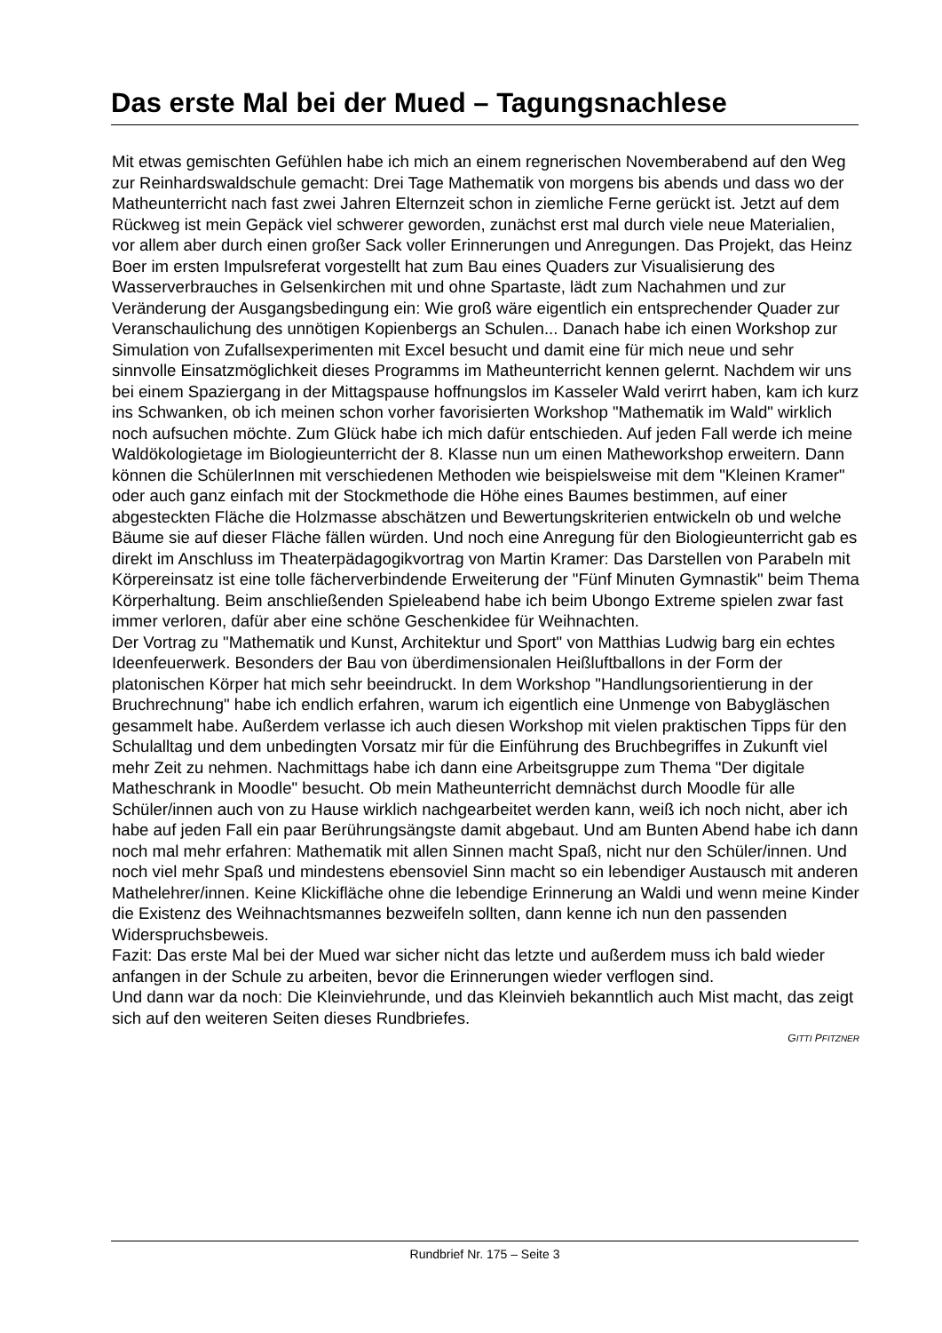Das erste Mal bei der Mued – Tagungsnachlese
Mit etwas gemischten Gefühlen habe ich mich an einem regnerischen Novemberabend auf den Weg zur Reinhardswaldschule gemacht: Drei Tage Mathematik von morgens bis abends und dass wo der Matheunterricht nach fast zwei Jahren Elternzeit schon in ziemliche Ferne gerückt ist. Jetzt auf dem Rückweg ist mein Gepäck viel schwerer geworden, zunächst erst mal durch viele neue Materialien, vor allem aber durch einen großer Sack voller Erinnerungen und Anregungen. Das Projekt, das Heinz Boer im ersten Impulsreferat vorgestellt hat zum Bau eines Quaders zur Visualisierung des Wasserverbrauches in Gelsenkirchen mit und ohne Spartaste, lädt zum Nachahmen und zur Veränderung der Ausgangsbedingung ein: Wie groß wäre eigentlich ein entsprechender Quader zur Veranschaulichung des unnötigen Kopienbergs an Schulen... Danach habe ich einen Workshop zur Simulation von Zufallsexperimenten mit Excel besucht und damit eine für mich neue und sehr sinnvolle Einsatzmöglichkeit dieses Programms im Matheunterricht kennen gelernt. Nachdem wir uns bei einem Spaziergang in der Mittagspause hoffnungslos im Kasseler Wald verirrt haben, kam ich kurz ins Schwanken, ob ich meinen schon vorher favorisierten Workshop "Mathematik im Wald" wirklich noch aufsuchen möchte. Zum Glück habe ich mich dafür entschieden. Auf jeden Fall werde ich meine Waldökologietage im Biologieunterricht der 8. Klasse nun um einen Matheworkshop erweitern. Dann können die SchülerInnen mit verschiedenen Methoden wie beispielsweise mit dem "Kleinen Kramer" oder auch ganz einfach mit der Stockmethode die Höhe eines Baumes bestimmen, auf einer abgesteckten Fläche die Holzmasse abschätzen und Bewertungskriterien entwickeln ob und welche Bäume sie auf dieser Fläche fällen würden. Und noch eine Anregung für den Biologieunterricht gab es direkt im Anschluss im Theaterpädagogikvortrag von Martin Kramer: Das Darstellen von Parabeln mit Körpereinsatz ist eine tolle fächerverbindende Erweiterung der "Fünf Minuten Gymnastik" beim Thema Körperhaltung. Beim anschließenden Spieleabend habe ich beim Ubongo Extreme spielen zwar fast immer verloren, dafür aber eine schöne Geschenkidee für Weihnachten.
Der Vortrag zu "Mathematik und Kunst, Architektur und Sport" von Matthias Ludwig barg ein echtes Ideenfeuerwerk. Besonders der Bau von überdimensionalen Heißluftballons in der Form der platonischen Körper hat mich sehr beeindruckt. In dem Workshop "Handlungsorientierung in der Bruchrechnung" habe ich endlich erfahren, warum ich eigentlich eine Unmenge von Babygläschen gesammelt habe. Außerdem verlasse ich auch diesen Workshop mit vielen praktischen Tipps für den Schulalltag und dem unbedingten Vorsatz mir für die Einführung des Bruchbegriffes in Zukunft viel mehr Zeit zu nehmen. Nachmittags habe ich dann eine Arbeitsgruppe zum Thema "Der digitale Matheschrank in Moodle" besucht. Ob mein Matheunterricht demnächst durch Moodle für alle Schüler/innen auch von zu Hause wirklich nachgearbeitet werden kann, weiß ich noch nicht, aber ich habe auf jeden Fall ein paar Berührungsängste damit abgebaut. Und am Bunten Abend habe ich dann noch mal mehr erfahren: Mathematik mit allen Sinnen macht Spaß, nicht nur den Schüler/innen. Und noch viel mehr Spaß und mindestens ebensoviel Sinn macht so ein lebendiger Austausch mit anderen Mathelehrer/innen. Keine Klickifläche ohne die lebendige Erinnerung an Waldi und wenn meine Kinder die Existenz des Weihnachtsmannes bezweifeln sollten, dann kenne ich nun den passenden Widerspruchsbeweis.
Fazit: Das erste Mal bei der Mued war sicher nicht das letzte und außerdem muss ich bald wieder anfangen in der Schule zu arbeiten, bevor die Erinnerungen wieder verflogen sind.
Und dann war da noch: Die Kleinviehrunde, und das Kleinvieh bekanntlich auch Mist macht, das zeigt sich auf den weiteren Seiten dieses Rundbriefes.
GITTI PFITZNER
Rundbrief Nr. 175 – Seite 3